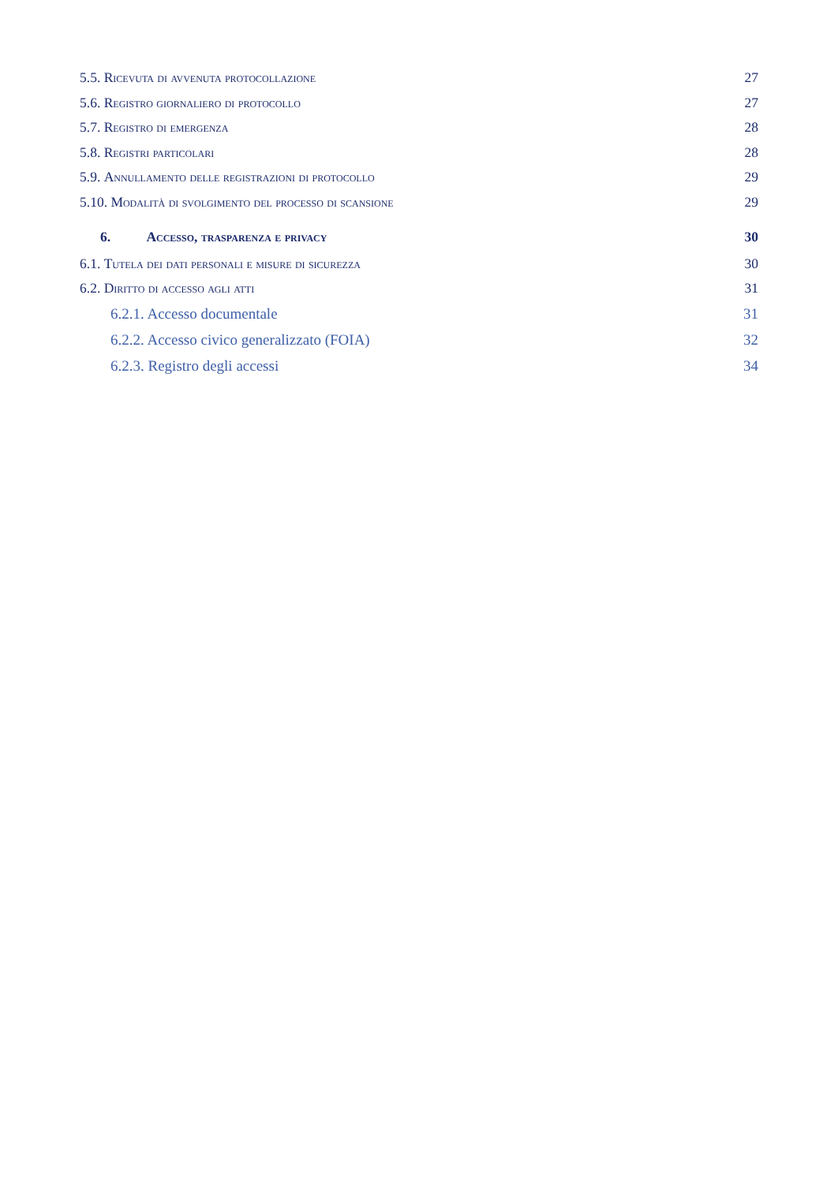5.5. Ricevuta di avvenuta protocollazione 27
5.6. Registro giornaliero di protocollo 27
5.7. Registro di emergenza 28
5.8. Registri particolari 28
5.9. Annullamento delle registrazioni di protocollo 29
5.10. Modalità di svolgimento del processo di scansione 29
6. Accesso, trasparenza e privacy 30
6.1. Tutela dei dati personali e misure di sicurezza 30
6.2. Diritto di accesso agli atti 31
6.2.1. Accesso documentale 31
6.2.2. Accesso civico generalizzato (FOIA) 32
6.2.3. Registro degli accessi 34